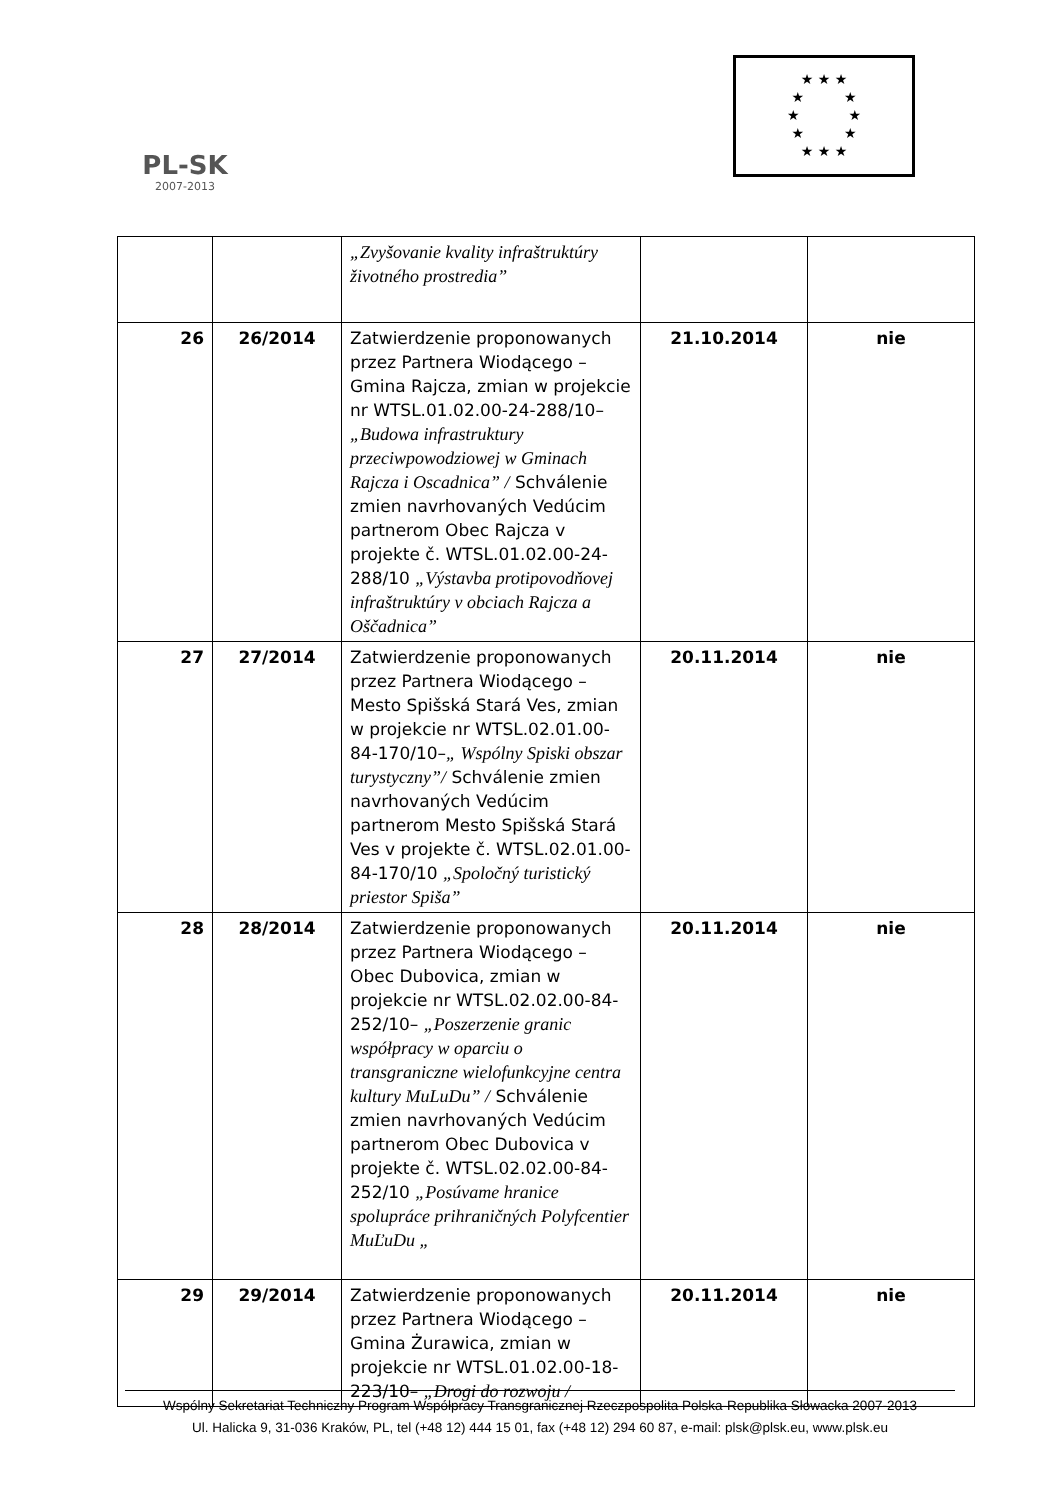PL-SK
2007-2013
★ ★ ★
★ ★
★ ★
★ ★
★ ★ ★
| | | „Zvyšovanie kvality infraštruktúry životného prostredia” | | |
| 26 | 26/2014 | Zatwierdzenie proponowanych przez Partnera Wiodącego – Gmina Rajcza, zmian w projekcie nr WTSL.01.02.00-24-288/10– „Budowa infrastruktury przeciwpowodziowej w Gminach Rajcza i Oscadnica” / Schválenie zmien navrhovaných Vedúcim partnerom Obec Rajcza v projekte č. WTSL.01.02.00-24-288/10 „Výstavba protipovodňovej infraštruktúry v obciach Rajcza a Oščadnica” | 21.10.2014 | nie |
| 27 | 27/2014 | Zatwierdzenie proponowanych przez Partnera Wiodącego – Mesto Spišská Stará Ves, zmian w projekcie nr WTSL.02.01.00-84-170/10– „ Wspólny Spiski obszar turystyczny”/ Schválenie zmien navrhovaných Vedúcim partnerom Mesto Spišská Stará Ves v projekte č. WTSL.02.01.00-84-170/10 „Spoločný turistický priestor Spiša” | 20.11.2014 | nie |
| 28 | 28/2014 | Zatwierdzenie proponowanych przez Partnera Wiodącego – Obec Dubovica, zmian w projekcie nr WTSL.02.02.00-84-252/10– „Poszerzenie granic współpracy w oparciu o transgraniczne wielofunkcyjne centra kultury MuLuDu” / Schválenie zmien navrhovaných Vedúcim partnerom Obec Dubovica v projekte č. WTSL.02.02.00-84-252/10 „Posúvame hranice spolupráce prihraničných Polyfcentier MuĽuDu „ | 20.11.2014 | nie |
| 29 | 29/2014 | Zatwierdzenie proponowanych przez Partnera Wiodącego – Gmina Żurawica, zmian w projekcie nr WTSL.01.02.00-18-223/10– „Drogi do rozwoju / | 20.11.2014 | nie |
Wspólny Sekretariat Techniczny Program Współpracy Transgranicznej Rzeczpospolita Polska-Republika Słowacka 2007-2013
Ul. Halicka 9, 31-036 Kraków, PL, tel (+48 12) 444 15 01, fax (+48 12) 294 60 87, e-mail: plsk@plsk.eu, www.plsk.eu